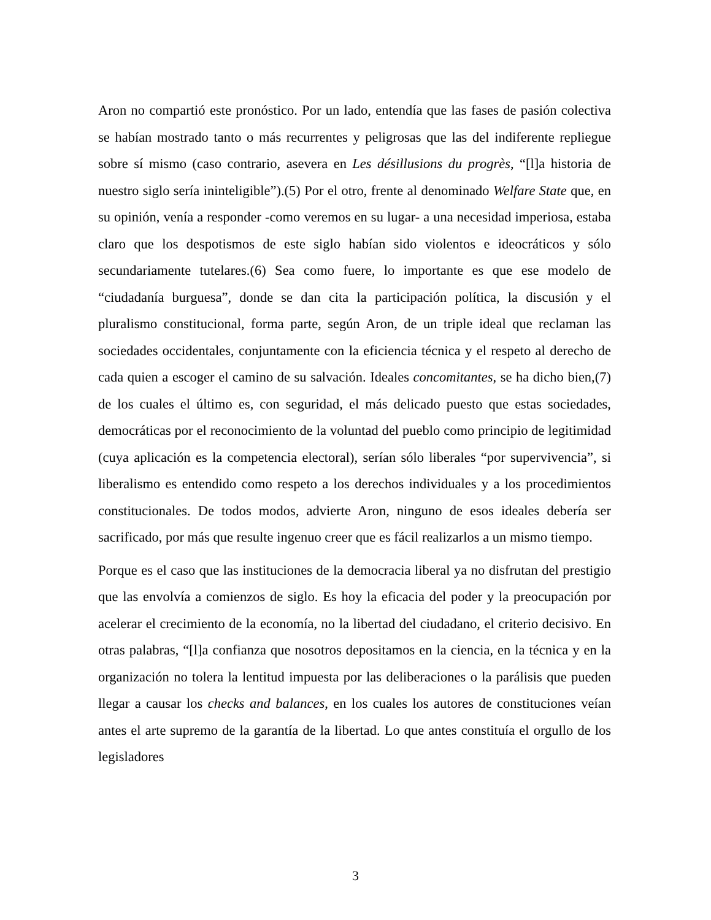Aron no compartió este pronóstico. Por un lado, entendía que las fases de pasión colectiva se habían mostrado tanto o más recurrentes y peligrosas que las del indiferente repliegue sobre sí mismo (caso contrario, asevera en Les désillusions du progrès, “[l]a historia de nuestro siglo sería ininteligible”).(5) Por el otro, frente al denominado Welfare State que, en su opinión, venía a responder -como veremos en su lugar- a una necesidad imperiosa, estaba claro que los despotismos de este siglo habían sido violentos e ideocráticos y sólo secundariamente tutelares.(6) Sea como fuere, lo importante es que ese modelo de “ciudadanía burguesa”, donde se dan cita la participación política, la discusión y el pluralismo constitucional, forma parte, según Aron, de un triple ideal que reclaman las sociedades occidentales, conjuntamente con la eficiencia técnica y el respeto al derecho de cada quien a escoger el camino de su salvación. Ideales concomitantes, se ha dicho bien,(7) de los cuales el último es, con seguridad, el más delicado puesto que estas sociedades, democráticas por el reconocimiento de la voluntad del pueblo como principio de legitimidad (cuya aplicación es la competencia electoral), serían sólo liberales “por supervivencia”, si liberalismo es entendido como respeto a los derechos individuales y a los procedimientos constitucionales. De todos modos, advierte Aron, ninguno de esos ideales debería ser sacrificado, por más que resulte ingenuo creer que es fácil realizarlos a un mismo tiempo.
Porque es el caso que las instituciones de la democracia liberal ya no disfrutan del prestigio que las envolvía a comienzos de siglo. Es hoy la eficacia del poder y la preocupación por acelerar el crecimiento de la economía, no la libertad del ciudadano, el criterio decisivo. En otras palabras, “[l]a confianza que nosotros depositamos en la ciencia, en la técnica y en la organización no tolera la lentitud impuesta por las deliberaciones o la parálisis que pueden llegar a causar los checks and balances, en los cuales los autores de constituciones veían antes el arte supremo de la garantía de la libertad. Lo que antes constituía el orgullo de los legisladores
3